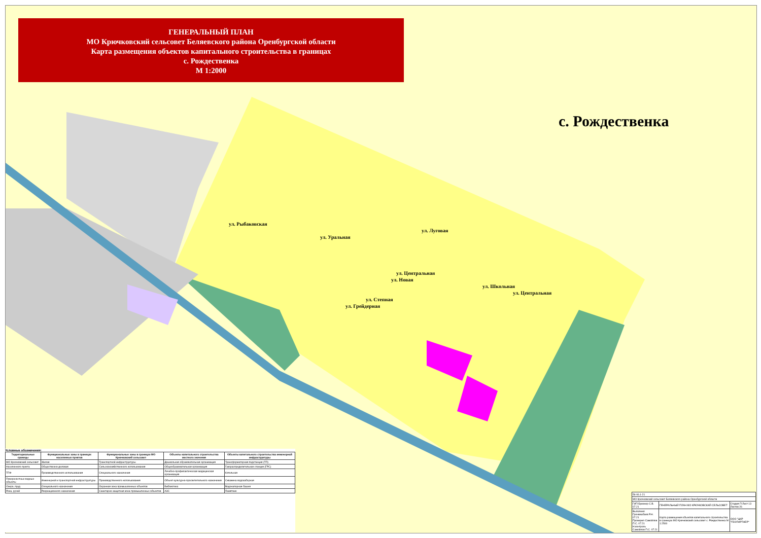ГЕНЕРАЛЬНЫЙ ПЛАН
МО Крючковский сельсовет Беляевского района Оренбургской области
Карта размещения объектов капитального строительства в границах
с. Рождественка
М 1:2000
с. Рождественка
ул. Рыбаковская
ул. Луговая
ул. Уральная
ул. Центральная
ул. Новая
ул. Школьная
ул. Центральная
ул. Степная
ул. Грейдерная
Условные обозначения:
| Территориальные границы | Функциональные зоны в границах населенных пунктов | Функциональные зоны в границах МО Крючковский сельсовет | Объекты капитального строительства местного значения | Объекты капитального строительства инженерной инфраструктуры |
| --- | --- | --- | --- | --- |
| МО Крючковский сельсовет | Жилая | Транспортной инфраструктуры | Дошкольная образовательная организация | Трансформаторная подстанция (ТП) |
| Населенного пункта | Общественно-деловая | Сельскохозяйственного использования | Общеобразовательная организация | Газораспределительная станция (ГРС) |
| ТПФ | Производственного использования | Специального назначения | Лечебно-профилактическая медицинская организация | Котельная |
| Поверхностные водные объекты | Инженерной и транспортной инфраструктуры | Производственного использования | Объект культурно-просветительного назначения | Скважина водозаборная |
| Озеро, пруд | Специального назначения | Охранная зона промышленных объектов | Библиотека | Водонапорная башня |
| Река, ручей | Рекреационного назначения | Санитарно-защитная зона промышленных объектов | АЗС | Памятник |
| 56-06.1-21 | | |
| МО Крючковский сельсовет Беляевского района Оренбургской области | | |
| ГИП Бризнер С.В. 07.21 | ГЕНЕРАЛЬНЫЙ ПЛАН МО КРЮЧКОВСКИЙ СЕЛЬСОВЕТ | Стадия П Лист 13 Листов 26 |
| Выполнил Гренкишбаев Р.Н. 07.21 Проверил Самойлов П.С. 07.21 Н.контроль Самойлов П.С. 07.21 | Карта размещения объектов капитального строительства в границах МО Крючковский сельсовет с. Рождественка М 1:2500 | ООО "ЦКР "ГЕОПАРТНЕР" |